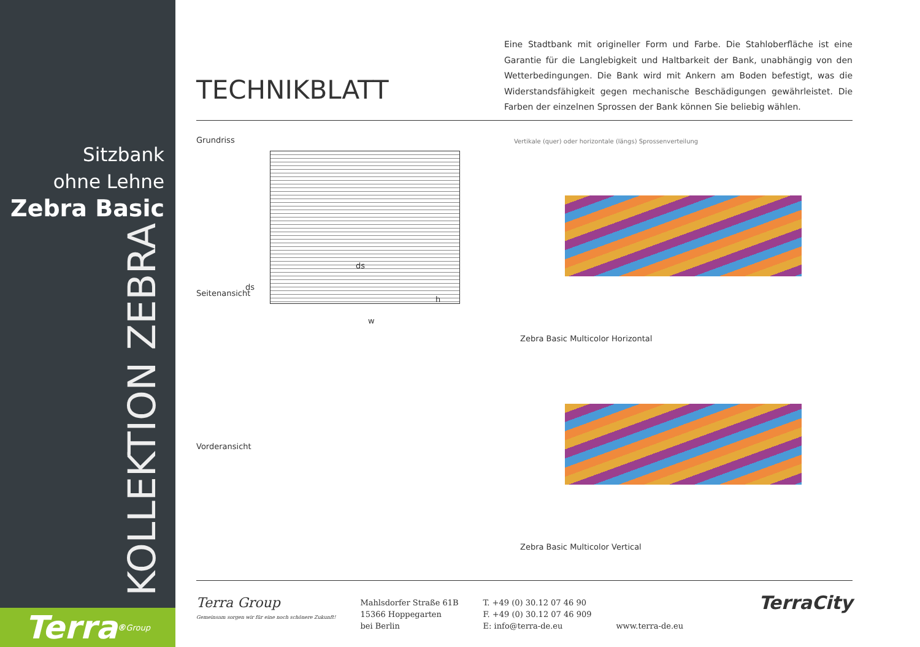Sitzbank
ohne Lehne
Zebra Basic
KOLLEKTION ZEBRA
Terra<sup>®</sup> Group
TECHNIKBLATT
Eine Stadtbank mit origineller Form und Farbe. Die Stahloberfläche ist eine Garantie für die Langlebigkeit und Haltbarkeit der Bank, unabhängig von den Wetterbedingungen. Die Bank wird mit Ankern am Boden befestigt, was die Widerstandsfähigkeit gegen mechanische Beschädigungen gewährleistet. Die Farben der einzelnen Sprossen der Bank können Sie beliebig wählen.
Grundriss
w
ds
Seitenansicht
ds
h
Vorderansicht
Vertikale (quer) oder horizontale (längs) Sprossenverteilung
Zebra Basic Multicolor Horizontal
Zebra Basic Multicolor Vertical
Terra Group
Gemeinsam sorgen wir für eine noch schönere Zukunft!
Mahlsdorfer Straße 61B
15366 Hoppegarten
bei Berlin
T. +49 (0) 30.12 07 46 90
F. +49 (0) 30.12 07 46 909
E: info@terra-de.eu
www.terra-de.eu
TerraCity